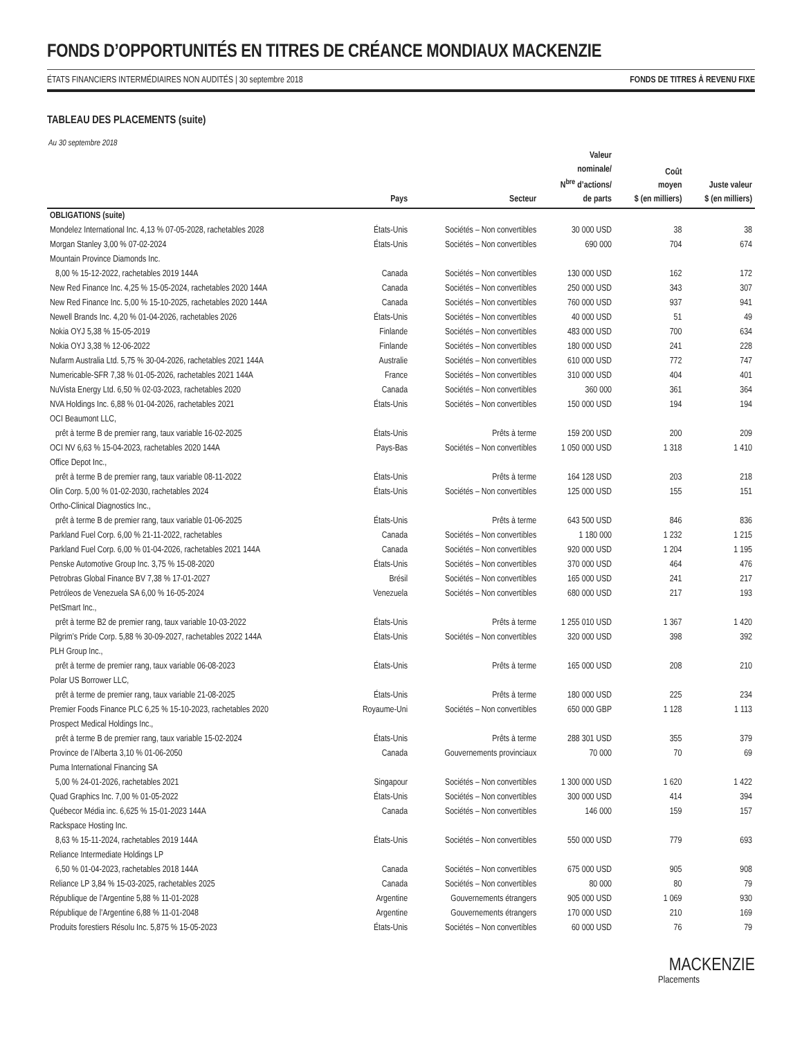FONDS D’OPPORTUNITÉS EN TITRES DE CRÉANCE MONDIAUX MACKENZIE
ÉTATS FINANCIERS INTERMÉDIAIRES NON AUDITÉS | 30 septembre 2018 FONDS DE TITRES À REVENU FIXE
TABLEAU DES PLACEMENTS (suite)
Au 30 septembre 2018
| | Pays | Secteur | Valeur nominale/ N<sup>bre</sup> d’actions/ de parts | Coût moyen $ (en milliers) | Juste valeur $ (en milliers) |
| --- | --- | --- | --- | --- | --- |
| OBLIGATIONS (suite) | | | | | |
| Mondelez International Inc. 4,13 % 07-05-2028, rachetables 2028 | États-Unis | Sociétés – Non convertibles | 30 000 USD | 38 | 38 |
| Morgan Stanley 3,00 % 07-02-2024 | États-Unis | Sociétés – Non convertibles | 690 000 | 704 | 674 |
| Mountain Province Diamonds Inc. | | | | | |
| 8,00 % 15-12-2022, rachetables 2019 144A | Canada | Sociétés – Non convertibles | 130 000 USD | 162 | 172 |
| New Red Finance Inc. 4,25 % 15-05-2024, rachetables 2020 144A | Canada | Sociétés – Non convertibles | 250 000 USD | 343 | 307 |
| New Red Finance Inc. 5,00 % 15-10-2025, rachetables 2020 144A | Canada | Sociétés – Non convertibles | 760 000 USD | 937 | 941 |
| Newell Brands Inc. 4,20 % 01-04-2026, rachetables 2026 | États-Unis | Sociétés – Non convertibles | 40 000 USD | 51 | 49 |
| Nokia OYJ 5,38 % 15-05-2019 | Finlande | Sociétés – Non convertibles | 483 000 USD | 700 | 634 |
| Nokia OYJ 3,38 % 12-06-2022 | Finlande | Sociétés – Non convertibles | 180 000 USD | 241 | 228 |
| Nufarm Australia Ltd. 5,75 % 30-04-2026, rachetables 2021 144A | Australie | Sociétés – Non convertibles | 610 000 USD | 772 | 747 |
| Numericable-SFR 7,38 % 01-05-2026, rachetables 2021 144A | France | Sociétés – Non convertibles | 310 000 USD | 404 | 401 |
| NuVista Energy Ltd. 6,50 % 02-03-2023, rachetables 2020 | Canada | Sociétés – Non convertibles | 360 000 | 361 | 364 |
| NVA Holdings Inc. 6,88 % 01-04-2026, rachetables 2021 | États-Unis | Sociétés – Non convertibles | 150 000 USD | 194 | 194 |
| OCI Beaumont LLC, | | | | | |
| prêt à terme B de premier rang, taux variable 16-02-2025 | États-Unis | Prêts à terme | 159 200 USD | 200 | 209 |
| OCI NV 6,63 % 15-04-2023, rachetables 2020 144A | Pays-Bas | Sociétés – Non convertibles | 1 050 000 USD | 1 318 | 1 410 |
| Office Depot Inc., | | | | | |
| prêt à terme B de premier rang, taux variable 08-11-2022 | États-Unis | Prêts à terme | 164 128 USD | 203 | 218 |
| Olin Corp. 5,00 % 01-02-2030, rachetables 2024 | États-Unis | Sociétés – Non convertibles | 125 000 USD | 155 | 151 |
| Ortho-Clinical Diagnostics Inc., | | | | | |
| prêt à terme B de premier rang, taux variable 01-06-2025 | États-Unis | Prêts à terme | 643 500 USD | 846 | 836 |
| Parkland Fuel Corp. 6,00 % 21-11-2022, rachetables | Canada | Sociétés – Non convertibles | 1 180 000 | 1 232 | 1 215 |
| Parkland Fuel Corp. 6,00 % 01-04-2026, rachetables 2021 144A | Canada | Sociétés – Non convertibles | 920 000 USD | 1 204 | 1 195 |
| Penske Automotive Group Inc. 3,75 % 15-08-2020 | États-Unis | Sociétés – Non convertibles | 370 000 USD | 464 | 476 |
| Petrobras Global Finance BV 7,38 % 17-01-2027 | Brésil | Sociétés – Non convertibles | 165 000 USD | 241 | 217 |
| Petróleos de Venezuela SA 6,00 % 16-05-2024 | Venezuela | Sociétés – Non convertibles | 680 000 USD | 217 | 193 |
| PetSmart Inc., | | | | | |
| prêt à terme B2 de premier rang, taux variable 10-03-2022 | États-Unis | Prêts à terme | 1 255 010 USD | 1 367 | 1 420 |
| Pilgrim’s Pride Corp. 5,88 % 30-09-2027, rachetables 2022 144A | États-Unis | Sociétés – Non convertibles | 320 000 USD | 398 | 392 |
| PLH Group Inc., | | | | | |
| prêt à terme de premier rang, taux variable 06-08-2023 | États-Unis | Prêts à terme | 165 000 USD | 208 | 210 |
| Polar US Borrower LLC, | | | | | |
| prêt à terme de premier rang, taux variable 21-08-2025 | États-Unis | Prêts à terme | 180 000 USD | 225 | 234 |
| Premier Foods Finance PLC 6,25 % 15-10-2023, rachetables 2020 | Royaume-Uni | Sociétés – Non convertibles | 650 000 GBP | 1 128 | 1 113 |
| Prospect Medical Holdings Inc., | | | | | |
| prêt à terme B de premier rang, taux variable 15-02-2024 | États-Unis | Prêts à terme | 288 301 USD | 355 | 379 |
| Province de l’Alberta 3,10 % 01-06-2050 | Canada | Gouvernements provinciaux | 70 000 | 70 | 69 |
| Puma International Financing SA | | | | | |
| 5,00 % 24-01-2026, rachetables 2021 | Singapour | Sociétés – Non convertibles | 1 300 000 USD | 1 620 | 1 422 |
| Quad Graphics Inc. 7,00 % 01-05-2022 | États-Unis | Sociétés – Non convertibles | 300 000 USD | 414 | 394 |
| Québecor Média inc. 6,625 % 15-01-2023 144A | Canada | Sociétés – Non convertibles | 146 000 | 159 | 157 |
| Rackspace Hosting Inc. | | | | | |
| 8,63 % 15-11-2024, rachetables 2019 144A | États-Unis | Sociétés – Non convertibles | 550 000 USD | 779 | 693 |
| Reliance Intermediate Holdings LP | | | | | |
| 6,50 % 01-04-2023, rachetables 2018 144A | Canada | Sociétés – Non convertibles | 675 000 USD | 905 | 908 |
| Reliance LP 3,84 % 15-03-2025, rachetables 2025 | Canada | Sociétés – Non convertibles | 80 000 | 80 | 79 |
| République de l’Argentine 5,88 % 11-01-2028 | Argentine | Gouvernements étrangers | 905 000 USD | 1 069 | 930 |
| République de l’Argentine 6,88 % 11-01-2048 | Argentine | Gouvernements étrangers | 170 000 USD | 210 | 169 |
| Produits forestiers Résolu Inc. 5,875 % 15-05-2023 | États-Unis | Sociétés – Non convertibles | 60 000 USD | 76 | 79 |
MACKENZIE
Placements